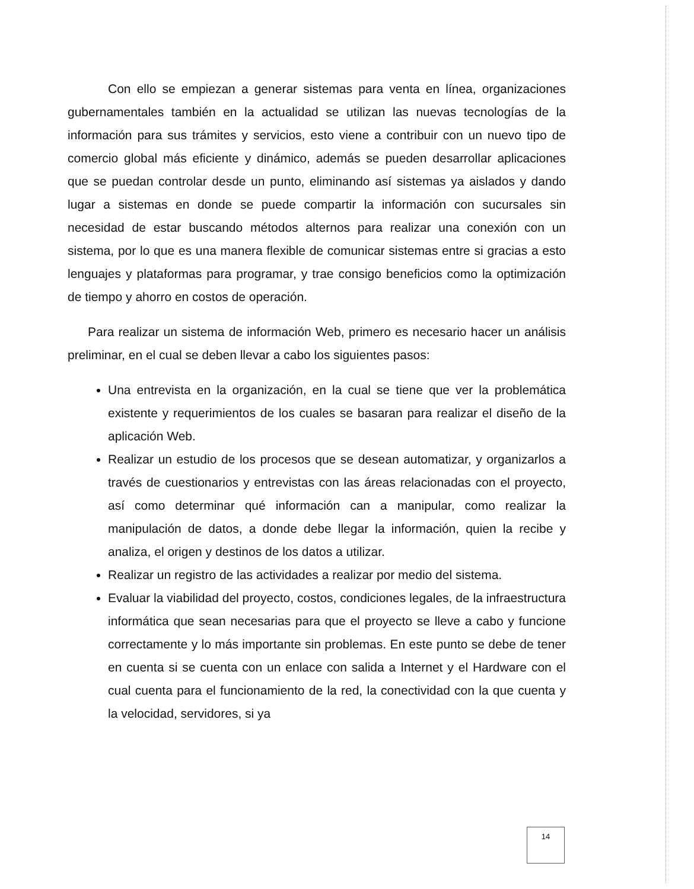Con ello se empiezan a generar sistemas para venta en línea, organizaciones gubernamentales también en la actualidad se utilizan las nuevas tecnologías de la información para sus trámites y servicios, esto viene a contribuir con un nuevo tipo de comercio global más eficiente y dinámico, además se pueden desarrollar aplicaciones que se puedan controlar desde un punto, eliminando así sistemas ya aislados y dando lugar a sistemas en donde se puede compartir la información con sucursales sin necesidad de estar buscando métodos alternos para realizar una conexión con un sistema, por lo que es una manera flexible de comunicar sistemas entre si gracias a esto lenguajes y plataformas para programar, y trae consigo beneficios como la optimización de tiempo y ahorro en costos de operación.
Para realizar un sistema de información Web, primero es necesario hacer un análisis preliminar, en el cual se deben llevar a cabo los siguientes pasos:
Una entrevista en la organización, en la cual se tiene que ver la problemática existente y requerimientos de los cuales se basaran para realizar el diseño de la aplicación Web.
Realizar un estudio de los procesos que se desean automatizar, y organizarlos a través de cuestionarios y entrevistas con las áreas relacionadas con el proyecto, así como determinar qué información can a manipular, como realizar la manipulación de datos, a donde debe llegar la información, quien la recibe y analiza, el origen y destinos de los datos a utilizar.
Realizar un registro de las actividades a realizar por medio del sistema.
Evaluar la viabilidad del proyecto, costos, condiciones legales, de la infraestructura informática que sean necesarias para que el proyecto se lleve a cabo y funcione correctamente y lo más importante sin problemas. En este punto se debe de tener en cuenta si se cuenta con un enlace con salida a Internet y el Hardware con el cual cuenta para el funcionamiento de la red, la conectividad con la que cuenta y la velocidad, servidores, si ya
14